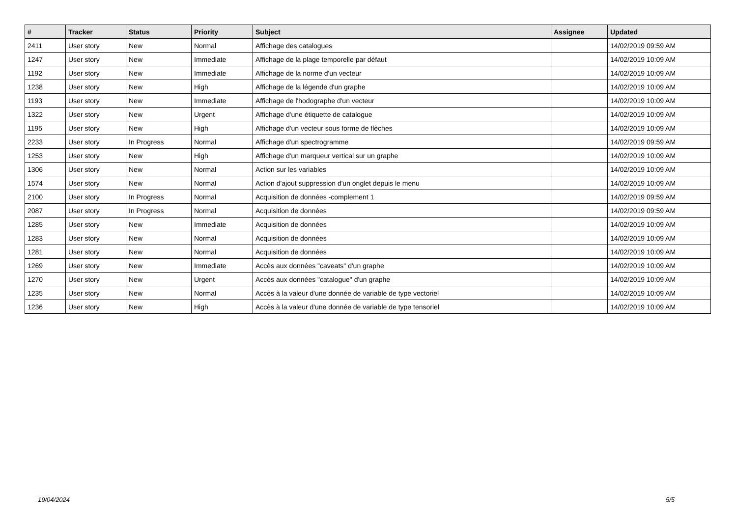| # | Tracker | Status | Priority | Subject | Assignee | Updated |
| --- | --- | --- | --- | --- | --- | --- |
| 2411 | User story | New | Normal | Affichage des catalogues | | 14/02/2019 09:59 AM |
| 1247 | User story | New | Immediate | Affichage de la plage temporelle par défaut | | 14/02/2019 10:09 AM |
| 1192 | User story | New | Immediate | Affichage de la norme d'un vecteur | | 14/02/2019 10:09 AM |
| 1238 | User story | New | High | Affichage de la légende d'un graphe | | 14/02/2019 10:09 AM |
| 1193 | User story | New | Immediate | Affichage de l'hodographe d'un vecteur | | 14/02/2019 10:09 AM |
| 1322 | User story | New | Urgent | Affichage d'une étiquette de catalogue | | 14/02/2019 10:09 AM |
| 1195 | User story | New | High | Affichage d'un vecteur sous forme de flèches | | 14/02/2019 10:09 AM |
| 2233 | User story | In Progress | Normal | Affichage d'un spectrogramme | | 14/02/2019 09:59 AM |
| 1253 | User story | New | High | Affichage d'un marqueur vertical sur un graphe | | 14/02/2019 10:09 AM |
| 1306 | User story | New | Normal | Action sur les variables | | 14/02/2019 10:09 AM |
| 1574 | User story | New | Normal | Action d'ajout suppression d'un onglet depuis le menu | | 14/02/2019 10:09 AM |
| 2100 | User story | In Progress | Normal | Acquisition de données -complement 1 | | 14/02/2019 09:59 AM |
| 2087 | User story | In Progress | Normal | Acquisition de données | | 14/02/2019 09:59 AM |
| 1285 | User story | New | Immediate | Acquisition de données | | 14/02/2019 10:09 AM |
| 1283 | User story | New | Normal | Acquisition de données | | 14/02/2019 10:09 AM |
| 1281 | User story | New | Normal | Acquisition de données | | 14/02/2019 10:09 AM |
| 1269 | User story | New | Immediate | Accès aux données "caveats" d'un graphe | | 14/02/2019 10:09 AM |
| 1270 | User story | New | Urgent | Accès aux données "catalogue" d'un graphe | | 14/02/2019 10:09 AM |
| 1235 | User story | New | Normal | Accès à la valeur d'une donnée de variable de type vectoriel | | 14/02/2019 10:09 AM |
| 1236 | User story | New | High | Accès à la valeur d'une donnée de variable de type tensoriel | | 14/02/2019 10:09 AM |
19/04/2024 5/5